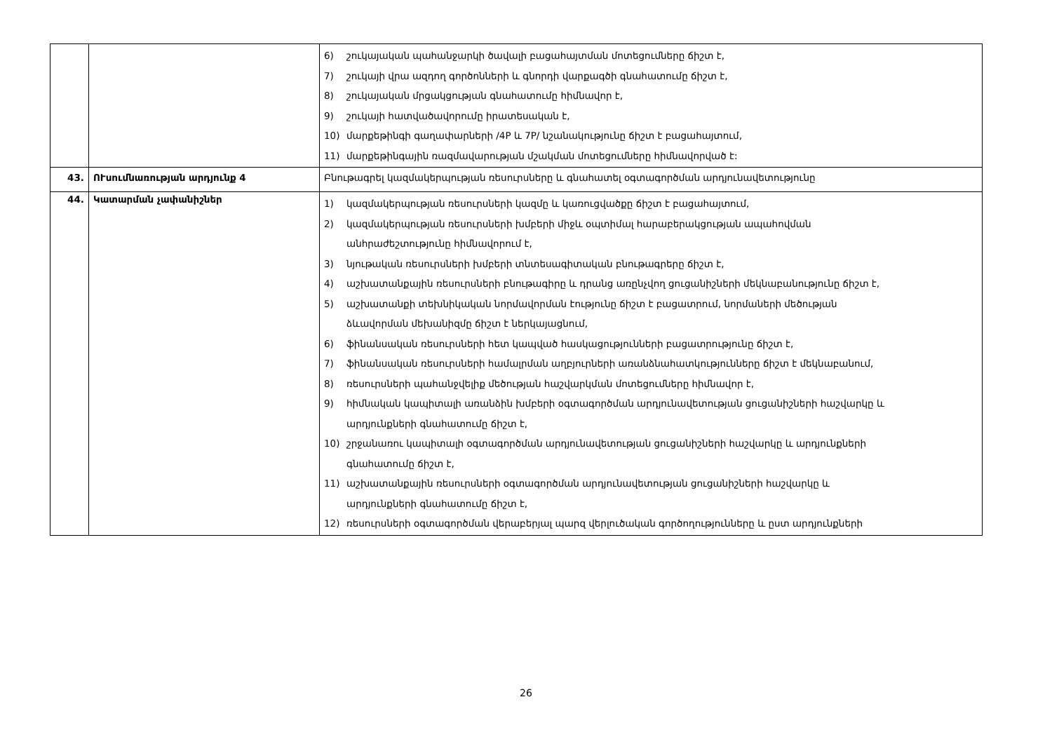| | | 6) շուկայական պահանջարկի ծավալի բացահայտման մոտեցումները ճիշտ է, 7) շուկայի վրա ազդող գործոնների և գնորդի վարքագծի գնահատումը ճիշտ է, 8) շուկայական մրցակցության գնահատումը հիմնավոր է, 9) շուկայի հատվածավորումը իրատեսական է, 10) մարքեթինգի գաղափարների /4P և 7P/ նշանակությունը ճիշտ է բացահայտում, 11) մարքեթինգային ռազմավարության մշակման մոտեցումները հիմնավորված է: |
| 43. | ՈՒսումնառության արդյունք 4 | Բնութագրել կազմակերպության ռեսուրսները և գնահատել օգտագործման արդյունավետությունը |
| 44. | Կատարման չափանիշներ | 1) կազմակերպության ռեսուրսների կազմը և կառուցվածքը ճիշտ է բացահայտում, 2) կազմակերպության ռեսուրսների խմբերի միջև օպտիմալ հարաբերակցության ապահովման անհրաժեշտությունը հիմնավորում է, 3) նյութական ռեսուրսների խմբերի տնտեսագիտական բնութագրերը ճիշտ է, 4) աշխատանքային ռեսուրսների բնութագիրը և դրանց առընչվող ցուցանիշների մեկնաբանությունը ճիշտ է, 5) աշխատանքի տեխնիկական նորմավորման էությունը ճիշտ է բացատրում, նորմաների մեծության ձևավորման մեխանիզմը ճիշտ է ներկայացնում, 6) ֆինանսական ռեսուրսների հետ կապված հասկացությունների բացատրությունը ճիշտ է, 7) ֆինանսական ռեսուրսների համալրման աղբյուրների առանձնահատկությունները ճիշտ է մեկնաբանում, 8) ռեսուրսների պահանջվելիք մեծության հաշվարկման մոտեցումները հիմնավոր է, 9) հիմնական կապիտալի առանձին խմբերի օգտագործման արդյունավետության ցուցանիշների հաշվարկը և արդյունքների գնահատումը ճիշտ է, 10) շրջանառու կապիտալի օգտագործման արդյունավետության ցուցանիշների հաշվարկը և արդյունքների գնահատումը ճիշտ է, 11) աշխատանքային ռեսուրսների օգտագործման արդյունավետության ցուցանիշների հաշվարկը և արդյունքների գնահատումը ճիշտ է, 12) ռեսուրսների օգտագործման վերաբերյալ պարզ վերլուծական գործողությունները և ըստ արդյունքների |
26